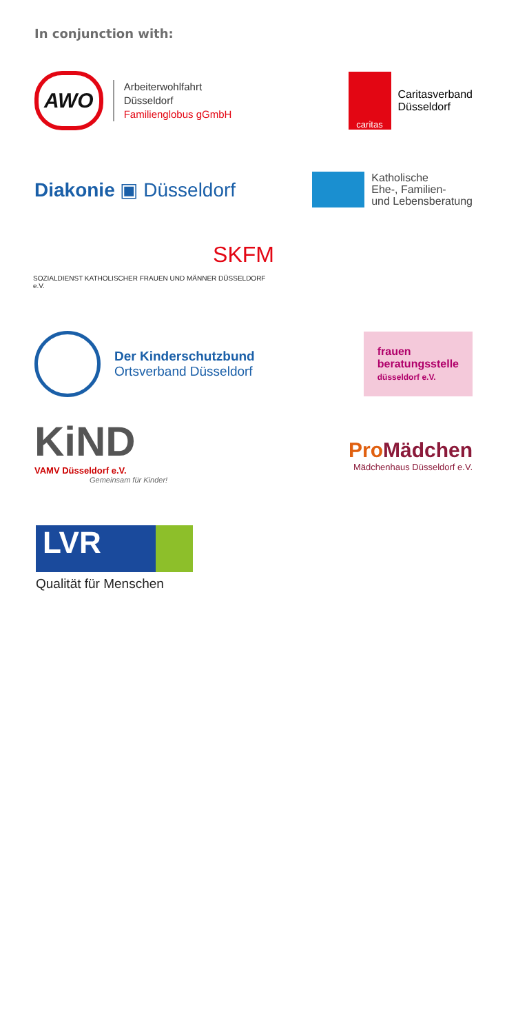In conjunction with:
AWO
Arbeiterwohlfahrt
Düsseldorf
Familienglobus gGmbH
caritas
Caritasverband
Düsseldorf
Diakonie ▣ Düsseldorf
Katholische
Ehe-, Familien-
und Lebensberatung
SKFM
SOZIALDIENST KATHOLISCHER FRAUEN UND MÄNNER DÜSSELDORF e.V.
Der Kinderschutzbund
Ortsverband Düsseldorf
frauen
beratungsstelle
düsseldorf e.V.
KiND
VAMV Düsseldorf e.V.
Gemeinsam für Kinder!
Pro Mädchen
Mädchenhaus Düsseldorf e.V.
LVR
Qualität für Menschen